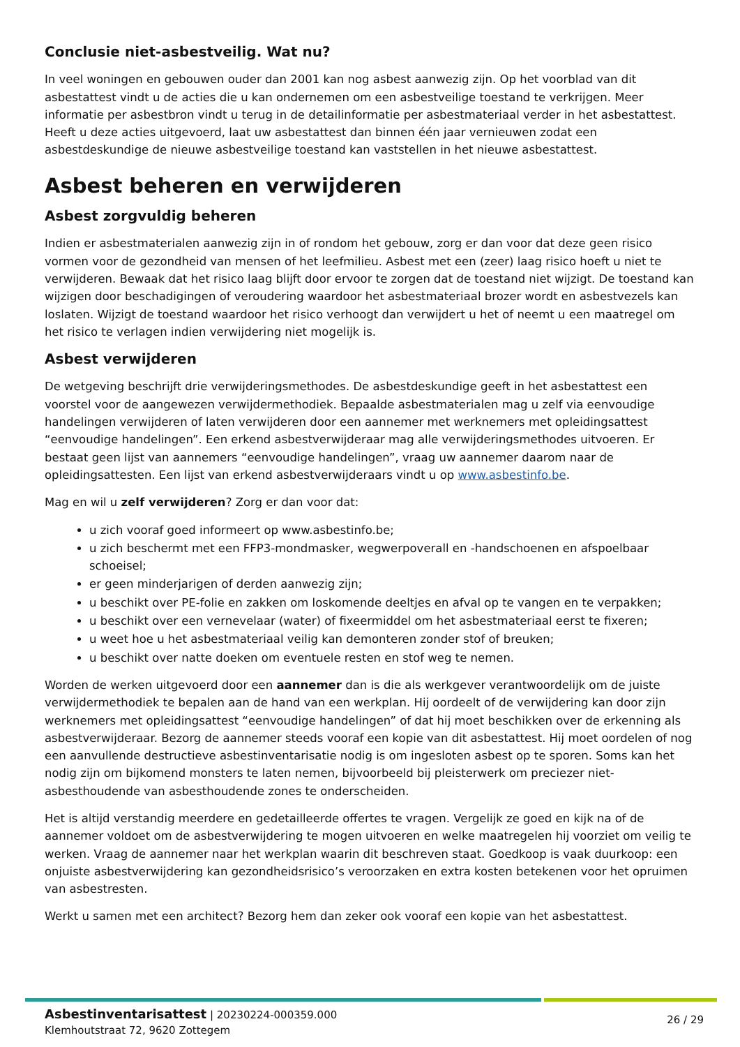Conclusie niet-asbestveilig. Wat nu?
In veel woningen en gebouwen ouder dan 2001 kan nog asbest aanwezig zijn. Op het voorblad van dit asbestattest vindt u de acties die u kan ondernemen om een asbestveilige toestand te verkrijgen. Meer informatie per asbestbron vindt u terug in de detailinformatie per asbestmateriaal verder in het asbestattest. Heeft u deze acties uitgevoerd, laat uw asbestattest dan binnen één jaar vernieuwen zodat een asbestdeskundige de nieuwe asbestveilige toestand kan vaststellen in het nieuwe asbestattest.
Asbest beheren en verwijderen
Asbest zorgvuldig beheren
Indien er asbestmaterialen aanwezig zijn in of rondom het gebouw, zorg er dan voor dat deze geen risico vormen voor de gezondheid van mensen of het leefmilieu. Asbest met een (zeer) laag risico hoeft u niet te verwijderen. Bewaak dat het risico laag blijft door ervoor te zorgen dat de toestand niet wijzigt. De toestand kan wijzigen door beschadigingen of veroudering waardoor het asbestmateriaal brozer wordt en asbestvezels kan loslaten. Wijzigt de toestand waardoor het risico verhoogt dan verwijdert u het of neemt u een maatregel om het risico te verlagen indien verwijdering niet mogelijk is.
Asbest verwijderen
De wetgeving beschrijft drie verwijderingsmethodes. De asbestdeskundige geeft in het asbestattest een voorstel voor de aangewezen verwijdermethodiek. Bepaalde asbestmaterialen mag u zelf via eenvoudige handelingen verwijderen of laten verwijderen door een aannemer met werknemers met opleidingsattest “eenvoudige handelingen”. Een erkend asbestverwijderaar mag alle verwijderingsmethodes uitvoeren. Er bestaat geen lijst van aannemers “eenvoudige handelingen”, vraag uw aannemer daarom naar de opleidingsattesten. Een lijst van erkend asbestverwijderaars vindt u op www.asbestinfo.be.
Mag en wil u zelf verwijderen? Zorg er dan voor dat:
u zich vooraf goed informeert op www.asbestinfo.be;
u zich beschermt met een FFP3-mondmasker, wegwerpoverall en -handschoenen en afspoelbaar schoeisel;
er geen minderjarigen of derden aanwezig zijn;
u beschikt over PE-folie en zakken om loskomende deeltjes en afval op te vangen en te verpakken;
u beschikt over een vernevelaar (water) of fixeermiddel om het asbestmateriaal eerst te fixeren;
u weet hoe u het asbestmateriaal veilig kan demonteren zonder stof of breuken;
u beschikt over natte doeken om eventuele resten en stof weg te nemen.
Worden de werken uitgevoerd door een aannemer dan is die als werkgever verantwoordelijk om de juiste verwijdermethodiek te bepalen aan de hand van een werkplan. Hij oordeelt of de verwijdering kan door zijn werknemers met opleidingsattest “eenvoudige handelingen” of dat hij moet beschikken over de erkenning als asbestverwijderaar. Bezorg de aannemer steeds vooraf een kopie van dit asbestattest. Hij moet oordelen of nog een aanvullende destructieve asbestinventarisatie nodig is om ingesloten asbest op te sporen. Soms kan het nodig zijn om bijkomend monsters te laten nemen, bijvoorbeeld bij pleisterwerk om preciezer niet-asbesthoudende van asbesthoudende zones te onderscheiden.
Het is altijd verstandig meerdere en gedetailleerde offertes te vragen. Vergelijk ze goed en kijk na of de aannemer voldoet om de asbestverwijdering te mogen uitvoeren en welke maatregelen hij voorziet om veilig te werken. Vraag de aannemer naar het werkplan waarin dit beschreven staat. Goedkoop is vaak duurkoop: een onjuiste asbestverwijdering kan gezondheidsrisico’s veroorzaken en extra kosten betekenen voor het opruimen van asbestresten.
Werkt u samen met een architect? Bezorg hem dan zeker ook vooraf een kopie van het asbestattest.
Asbestinventarisattest | 20230224-000359.000
Klemhoutstraat 72, 9620 Zottegem
26 / 29